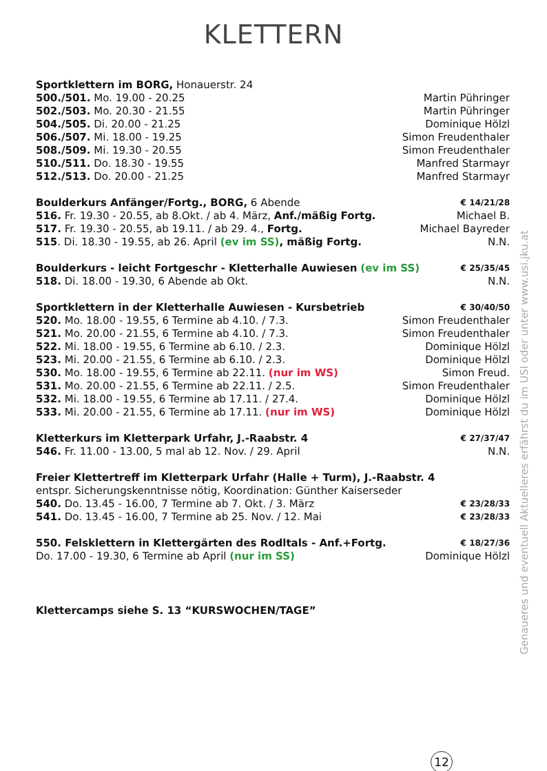KLETTERN
Sportklettern im BORG, Honauerstr. 24
500./501. Mo. 19.00 - 20.25 Martin Pühringer
502./503. Mo. 20.30 - 21.55 Martin Pühringer
504./505. Di. 20.00 - 21.25 Dominique Hölzl
506./507. Mi. 18.00 - 19.25 Simon Freudenthaler
508./509. Mi. 19.30 - 20.55 Simon Freudenthaler
510./511. Do. 18.30 - 19.55 Manfred Starmayr
512./513. Do. 20.00 - 21.25 Manfred Starmayr
Boulderkurs Anfänger/Fortg., BORG, 6 Abende € 14/21/28
516. Fr. 19.30 - 20.55, ab 8.Okt. / ab 4. März, Anf./mäßig Fortg. Michael B.
517. Fr. 19.30 - 20.55, ab 19.11. / ab 29. 4., Fortg. Michael Bayreder
515. Di. 18.30 - 19.55, ab 26. April (ev im SS), mäßig Fortg. N.N.
Boulderkurs - leicht Fortgeschr - Kletterhalle Auwiesen (ev im SS) € 25/35/45
518. Di. 18.00 - 19.30, 6 Abende ab Okt. N.N.
Sportklettern in der Kletterhalle Auwiesen - Kursbetrieb € 30/40/50
520. Mo. 18.00 - 19.55, 6 Termine ab 4.10. / 7.3. Simon Freudenthaler
521. Mo. 20.00 - 21.55, 6 Termine ab 4.10. / 7.3. Simon Freudenthaler
522. Mi. 18.00 - 19.55, 6 Termine ab 6.10. / 2.3. Dominique Hölzl
523. Mi. 20.00 - 21.55, 6 Termine ab 6.10. / 2.3. Dominique Hölzl
530. Mo. 18.00 - 19.55, 6 Termine ab 22.11. (nur im WS) Simon Freud.
531. Mo. 20.00 - 21.55, 6 Termine ab 22.11. / 2.5. Simon Freudenthaler
532. Mi. 18.00 - 19.55, 6 Termine ab 17.11. / 27.4. Dominique Hölzl
533. Mi. 20.00 - 21.55, 6 Termine ab 17.11. (nur im WS) Dominique Hölzl
Kletterkurs im Kletterpark Urfahr, J.-Raabstr. 4 € 27/37/47
546. Fr. 11.00 - 13.00, 5 mal ab 12. Nov. / 29. April N.N.
Freier Klettertreff im Kletterpark Urfahr (Halle + Turm), J.-Raabstr. 4
entspr. Sicherungskenntnisse nötig, Koordination: Günther Kaiserseder
540. Do. 13.45 - 16.00, 7 Termine ab 7. Okt. / 3. März € 23/28/33
541. Do. 13.45 - 16.00, 7 Termine ab 25. Nov. / 12. Mai € 23/28/33
550. Felsklettern in Klettergärten des Rodltals - Anf.+Fortg. € 18/27/36
Do. 17.00 - 19.30, 6 Termine ab April (nur im SS) Dominique Hölzl
Klettercamps siehe S. 13 “KURSWOCHEN/TAGE”
Genaueres und eventuell Aktuelleres erfährst du im USI oder unter www.usi.jku.at
12